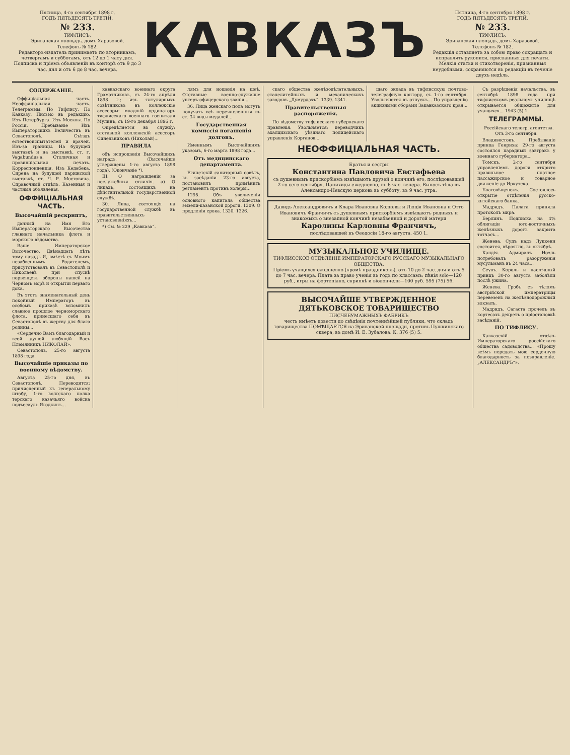Пятница, 4-го сентября 1898 г.
ГОДЪ ПЯТЬДЕСЯТЪ ТРЕТІЙ.
№ 233.
ТИФЛИСЪ.
Эриванская площадь, домъ Харазовой.
Телефонъ № 182.
Редакторъ-издатель принимаетъ по вторникамъ, четвергамъ и субботамъ, отъ 12 до 1 часу дня. Подписка и пріемъ объявленій въ конторѣ отъ 9 до 3 час. дня и отъ 6 до 8 час. вечера.
КАВКАЗЪ
Пятница, 4-го сентября 1898 г.
ГОДЪ ПЯТЬДЕСЯТЪ ТРЕТІЙ.
№ 233.
ТИФЛИСЪ.
Эриванская площадь, домъ Харазовой.
Телефонъ № 182.
Редакція оставляетъ за собою право сокращать и исправлять рукописи, присланныя для печати. Мелкія статьи и стихотворенія, признанныя неудобными, сохраняются въ редакціи въ теченіе двухъ недѣль.
СОДЕРЖАНІЕ.
Оффиціальная часть. Неоффиціальная часть. Телеграммы. По Тифлису. По Кавказу. Письмо въ редакцію. Изъ Петербурга. Изъ Москвы. По Россіи. Пребываніе Ихъ Императорскихъ Величествъ въ Севастополѣ. Съѣздъ естествоиспытателей и врачей. Изъ-за границы. На будущей выставкѣ и на выставкѣ, ст. г. Vagabundus'a. Столичная и провинціальная печать. Корреспонденція. Изъ Кедабека. Сирена на будущей парижской выставкѣ, ст. Ч. Р. Мостовича. Справочный отдѣлъ. Казенныя и частныя объявленія.
ОФФИЦІАЛЬНАЯ ЧАСТЬ.
Высочайшій рескриптъ,
данный на Имя Его Императорскаго Высочества главнаго начальника флота и морского вѣдомства.
Ваше Императорское Высочество. Двѣнадцать лѣтъ тому назадъ Я, вмѣстѣ съ Моимъ незабвеннымъ Родителемъ, присутствовалъ въ Севастополѣ и Николаевѣ при спускѣ первенцевъ обороны нашей на Черномъ морѣ и открытіи перваго дока.
Въ этотъ знаменательный день покойный Императоръ въ особомъ приказѣ вспомнилъ славное прошлое черноморскаго флота, принесшаго себя въ Севастополѣ въ жертву для блага родины...
«Сердечно Вамъ благодарный и всей душой любящій Васъ Племянникъ НИКОЛАЙ».
Севастополь, 25-го августа 1898 года.
Высочайшіе приказы по военному вѣдомству.
Августа 25-го дня, въ Севастополѣ. Переводится: причисленный къ генеральному штабу, 1-го волгскаго полка терскаго казачьяго войска подъесаулъ Ягодкинъ...
кавказскаго военнаго округа Граматчиковъ, съ 24-го апрѣля 1898 г.; изъ титулярныхъ совѣтниковъ въ коллежскіе асессоры: младшій ординаторъ тифлисскаго военнаго госпиталя Мулинъ, съ 19-го декабря 1896 г.
Опредѣляется въ службу: отставной коллежскій асессоръ Синельниковъ (Николай)...
ПРАВИЛА
объ испрошеніи Высочайшихъ наградъ. (Высочайше утверждены 1-го августа 1898 года). (Окончаніе *).
III. О награжденіи за неслужебныя отличія. а) О лицахъ, состоящихъ на дѣйствительной государственной службѣ.
30. Лица, состоящія на государственной службѣ въ правительственныхъ установленіяхъ...
*) См. № 229 „Кавказа“.
лямъ для ношенія на шеѣ. Отставные военно-служащіе унтеръ-офицерскаго званія...
36. Лица женскаго пола могутъ получать всѣ перечисленныя въ ст. 34 виды медалей...
Государственная комиссія погашенія долговъ.
Именнымъ Высочайшимъ указомъ, 6-го марта 1898 года...
Отъ медицинскаго департамента.
Египетскій санитарный совѣтъ, въ засѣданіи 23-го августа, постановилъ примѣнить регламентъ противъ холеры...
1295. Объ увеличеніи основного капитала общества эмзели-казанской дороги. 1309. О продленіи срока. 1320. 1326.
скаго общества желѣзодѣлательныхъ, сталелитейныхъ и механическихъ заводовъ „Думурдахъ“. 1339. 1341.
Правительственныя распоряженія.
По вѣдомству тифлисскаго губернскаго правленія. Увольняется: переводчикъ ахалцихскаго уѣзднаго полицейскаго управленія Корганов...
шаго оклада въ тифлисскую почтово-телеграфную контору, съ 1-го сентября. Увольняются въ отпускъ... По управленію акцизными сборами Закавказскаго края...
НЕОФФИЦІАЛЬНАЯ ЧАСТЬ.
Братья и сестры
Константина Павловича Евстафьева
съ душевнымъ прискорбіемъ извѣщаютъ друзей о кончинѣ его, послѣдовавшей 2-го сего сентября. Панихиды ежедневно, въ 6 час. вечера. Выносъ тѣла въ Александро-Невскую церковь въ субботу, въ 9 час. утра.
Давидъ Александровичъ и Клара Ивановна Колиевы и Люція Ивановна и Отто Ивановичъ Франчичъ съ душевнымъ прискорбіемъ извѣщаютъ родныхъ и знакомыхъ о внезапной кончинѣ незабвенной и дорогой матери
Каролины Карловны Франчичъ,
послѣдовавшей въ Ѳеодосіи 18-го августа. 450 1.
МУЗЫКАЛЬНОЕ УЧИЛИЩЕ.
ТИФЛИССКОЕ ОТДѢЛЕНІЕ ИМПЕРАТОРСКАГО РУССКАГО МУЗЫКАЛЬНАГО ОБЩЕСТВА.
Пріемъ учащихся ежедневно (кромѣ праздниковъ), отъ 10 до 2 час. дня и отъ 5 до 7 час. вечера. Плата за право ученія въ годъ по классамъ: пѣнія solo—120 руб., игры на фортепіано, скрипкѣ и віолончели—100 руб. 595 (75) 56.
ВЫСОЧАЙШЕ УТВЕРЖДЕННОЕ ДЯТЬКОВСКОЕ ТОВАРИЩЕСТВО
ПИСЧЕБУМАЖНЫХЪ ФАБРИКЪ
честь имѣетъ довести до свѣдѣнія почтеннѣйшей публики, что складъ товарищества ПОМѢЩАЕТСЯ на Эриванской площади, противъ Пушкинскаго сквера, въ домѣ И. Е. Зубалова. К. 376 (5) 5.
Съ разрѣшенія начальства, въ сентябрѣ 1898 года при тифлисскомъ реальномъ училищѣ открывается общежитіе для учащихся... 1943 (5) 1.
ТЕЛЕГРАММЫ.
Россійскаго телегр. агентства. Отъ 3-го сентября.
Владивостокъ. Пребываніе принца Генриха: 29-го августа состоялся парадный завтракъ у военнаго губернатора...
Томскъ. 2-го сентября управленіемъ дороги открыто правильное платное пассажирское и товарное движеніе до Иркутска.
Благовѣщенскъ. Состоялось открытіе отдѣленія русско-китайскаго банка.
Мадридъ. Палата приняла протоколъ мира.
Берлинъ. Подписка на 4% облигаціи юго-восточныхъ желѣзныхъ дорогъ закрыта тотчасъ...
Женева. Судъ надъ Луккени состоится, вѣроятно, въ октябрѣ.
Кандія. Адмиралъ Ноэль потребовалъ разоруженія мусульманъ въ 24 часа...
Сеулъ. Король и наслѣдный принцъ 30-го августа заболѣли послѣ ужина.
Женева. Гробъ съ тѣломъ австрійской императрицы перевезенъ на желѣзнодорожный вокзалъ.
Мадридъ. Сагаста прочелъ въ кортесахъ декретъ о пріостановкѣ засѣданій.
ПО ТИФЛИСУ.
Кавказскій отдѣлъ Императорскаго россійскаго общества садоводства... «Прошу всѣмъ передать мою сердечную благодарность за поздравленіе. „АЛЕКСАНДРЪ“».